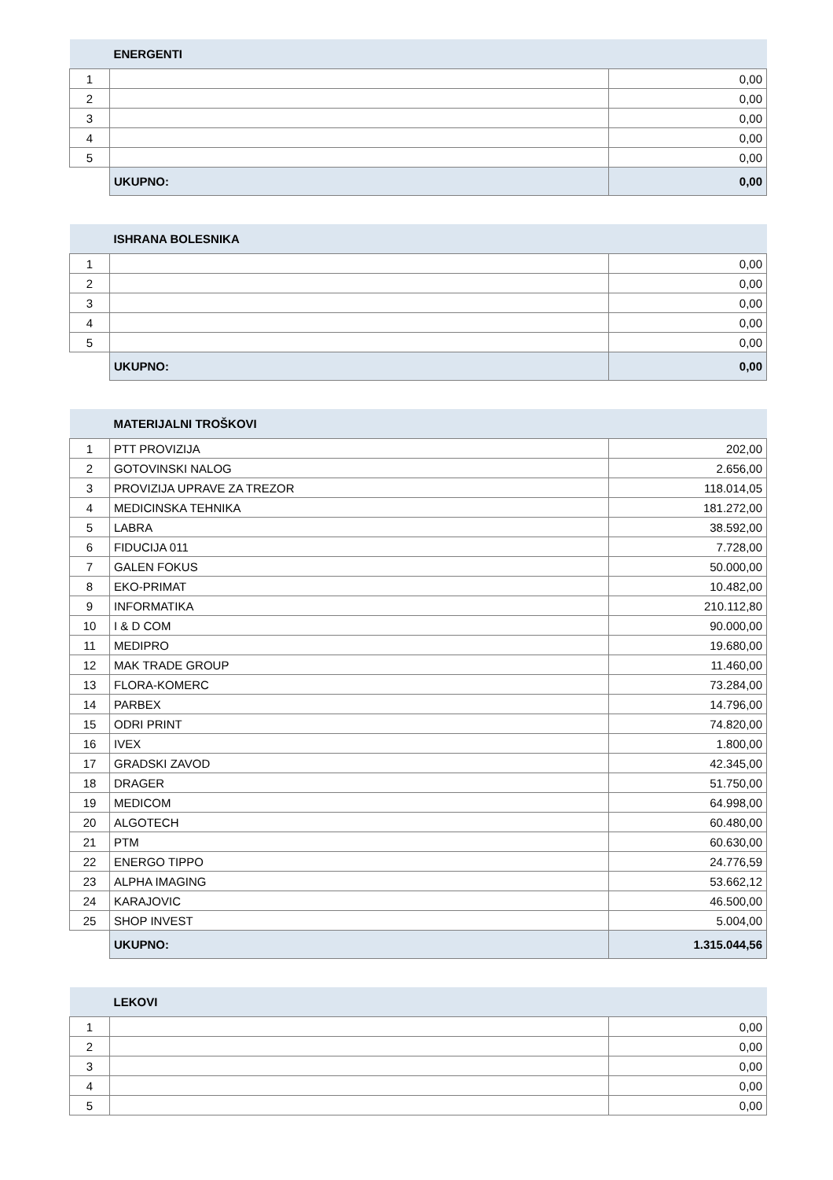| | ENERGENTI | |
| --- | --- | --- |
| 1 | | 0,00 |
| 2 | | 0,00 |
| 3 | | 0,00 |
| 4 | | 0,00 |
| 5 | | 0,00 |
| | UKUPNO: | 0,00 |
| | ISHRANA BOLESNIKA | |
| --- | --- | --- |
| 1 | | 0,00 |
| 2 | | 0,00 |
| 3 | | 0,00 |
| 4 | | 0,00 |
| 5 | | 0,00 |
| | UKUPNO: | 0,00 |
| | MATERIJALNI TROŠKOVI | |
| --- | --- | --- |
| 1 | PTT PROVIZIJA | 202,00 |
| 2 | GOTOVINSKI NALOG | 2.656,00 |
| 3 | PROVIZIJA UPRAVE ZA TREZOR | 118.014,05 |
| 4 | MEDICINSKA TEHNIKA | 181.272,00 |
| 5 | LABRA | 38.592,00 |
| 6 | FIDUCIJA 011 | 7.728,00 |
| 7 | GALEN FOKUS | 50.000,00 |
| 8 | EKO-PRIMAT | 10.482,00 |
| 9 | INFORMATIKA | 210.112,80 |
| 10 | I & D COM | 90.000,00 |
| 11 | MEDIPRO | 19.680,00 |
| 12 | MAK TRADE GROUP | 11.460,00 |
| 13 | FLORA-KOMERC | 73.284,00 |
| 14 | PARBEX | 14.796,00 |
| 15 | ODRI PRINT | 74.820,00 |
| 16 | IVEX | 1.800,00 |
| 17 | GRADSKI ZAVOD | 42.345,00 |
| 18 | DRAGER | 51.750,00 |
| 19 | MEDICOM | 64.998,00 |
| 20 | ALGOTECH | 60.480,00 |
| 21 | PTM | 60.630,00 |
| 22 | ENERGO TIPPO | 24.776,59 |
| 23 | ALPHA IMAGING | 53.662,12 |
| 24 | KARAJOVIC | 46.500,00 |
| 25 | SHOP INVEST | 5.004,00 |
| | UKUPNO: | 1.315.044,56 |
| | LEKOVI | |
| --- | --- | --- |
| 1 | | 0,00 |
| 2 | | 0,00 |
| 3 | | 0,00 |
| 4 | | 0,00 |
| 5 | | 0,00 |